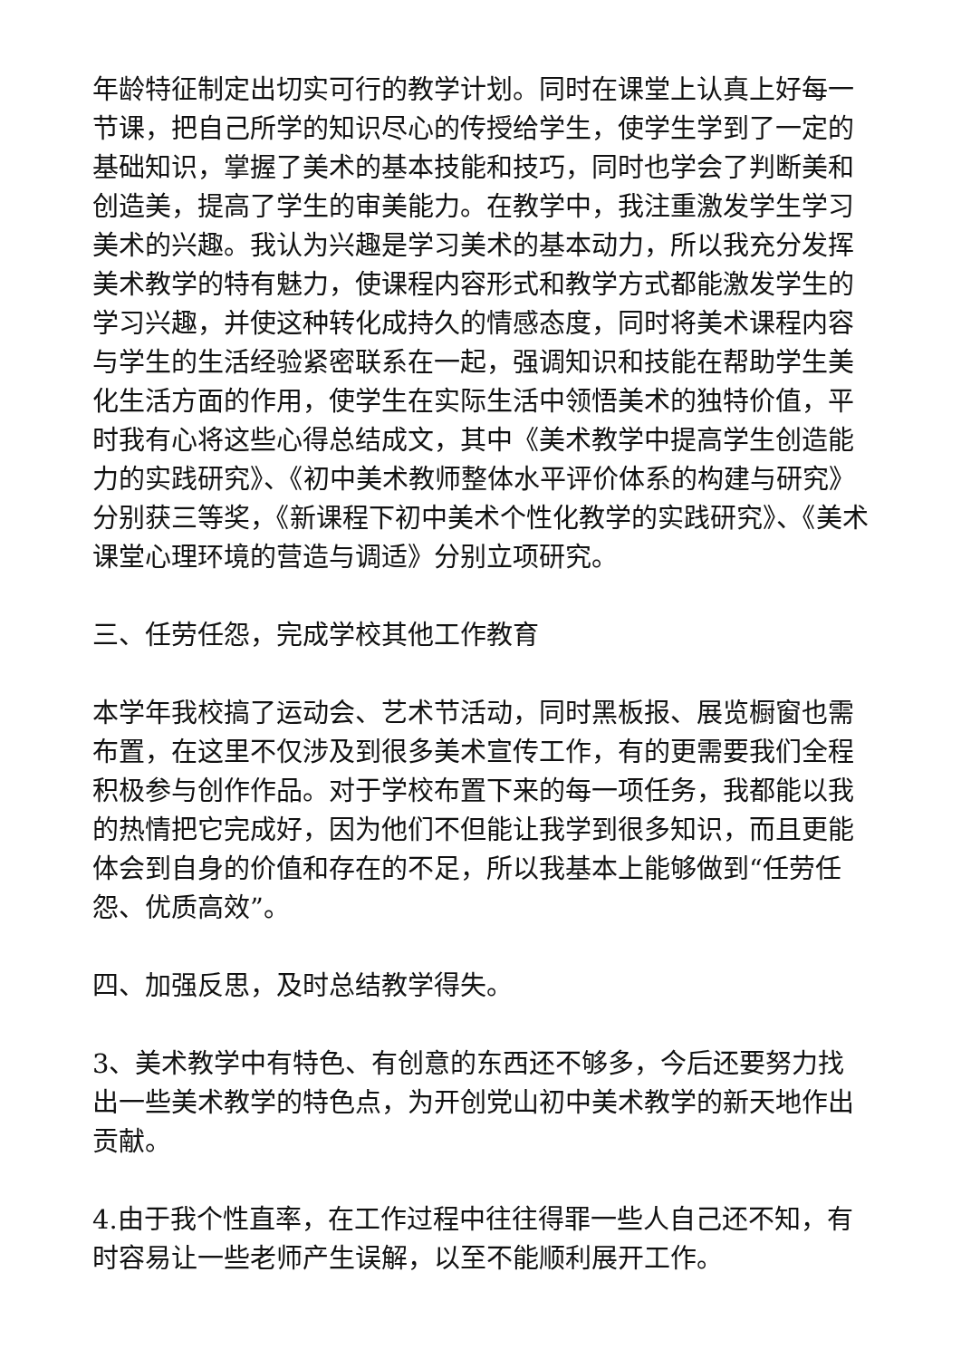年龄特征制定出切实可行的教学计划。同时在课堂上认真上好每一节课，把自己所学的知识尽心的传授给学生，使学生学到了一定的基础知识，掌握了美术的基本技能和技巧，同时也学会了判断美和创造美，提高了学生的审美能力。在教学中，我注重激发学生学习美术的兴趣。我认为兴趣是学习美术的基本动力，所以我充分发挥美术教学的特有魅力，使课程内容形式和教学方式都能激发学生的学习兴趣，并使这种转化成持久的情感态度，同时将美术课程内容与学生的生活经验紧密联系在一起，强调知识和技能在帮助学生美化生活方面的作用，使学生在实际生活中领悟美术的独特价值，平时我有心将这些心得总结成文，其中《美术教学中提高学生创造能力的实践研究》、《初中美术教师整体水平评价体系的构建与研究》分别获三等奖，《新课程下初中美术个性化教学的实践研究》、《美术课堂心理环境的营造与调适》分别立项研究。
三、任劳任怨，完成学校其他工作教育
本学年我校搞了运动会、艺术节活动，同时黑板报、展览橱窗也需布置，在这里不仅涉及到很多美术宣传工作，有的更需要我们全程积极参与创作作品。对于学校布置下来的每一项任务，我都能以我的热情把它完成好，因为他们不但能让我学到很多知识，而且更能体会到自身的价值和存在的不足，所以我基本上能够做到“任劳任怨、优质高效”。
四、加强反思，及时总结教学得失。
3、美术教学中有特色、有创意的东西还不够多，今后还要努力找出一些美术教学的特色点，为开创党山初中美术教学的新天地作出贡献。
4.由于我个性直率，在工作过程中往往得罪一些人自己还不知，有时容易让一些老师产生误解，以至不能顺利展开工作。